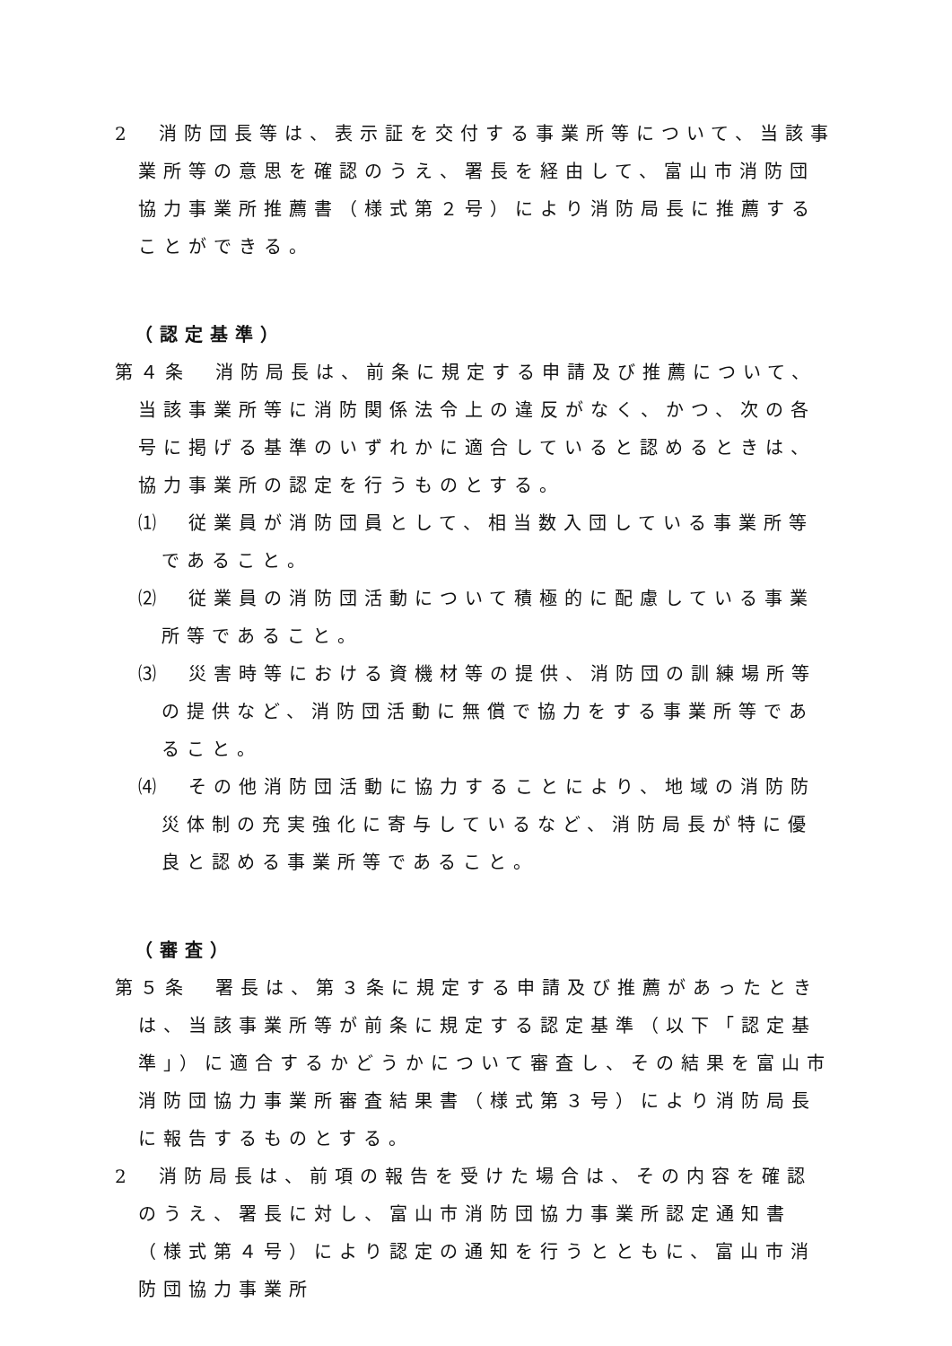2　消防団長等は、表示証を交付する事業所等について、当該事業所等の意思を確認のうえ、署長を経由して、富山市消防団協力事業所推薦書（様式第２号）により消防局長に推薦することができる。
（認定基準）
第４条　消防局長は、前条に規定する申請及び推薦について、当該事業所等に消防関係法令上の違反がなく、かつ、次の各号に掲げる基準のいずれかに適合していると認めるときは、協力事業所の認定を行うものとする。
⑴　従業員が消防団員として、相当数入団している事業所等であること。
⑵　従業員の消防団活動について積極的に配慮している事業所等であること。
⑶　災害時等における資機材等の提供、消防団の訓練場所等の提供など、消防団活動に無償で協力をする事業所等であること。
⑷　その他消防団活動に協力することにより、地域の消防防災体制の充実強化に寄与しているなど、消防局長が特に優良と認める事業所等であること。
（審査）
第５条　署長は、第３条に規定する申請及び推薦があったときは、当該事業所等が前条に規定する認定基準（以下「認定基準」）に適合するかどうかについて審査し、その結果を富山市消防団協力事業所審査結果書（様式第３号）により消防局長に報告するものとする。
2　消防局長は、前項の報告を受けた場合は、その内容を確認のうえ、署長に対し、富山市消防団協力事業所認定通知書（様式第４号）により認定の通知を行うとともに、富山市消防団協力事業所